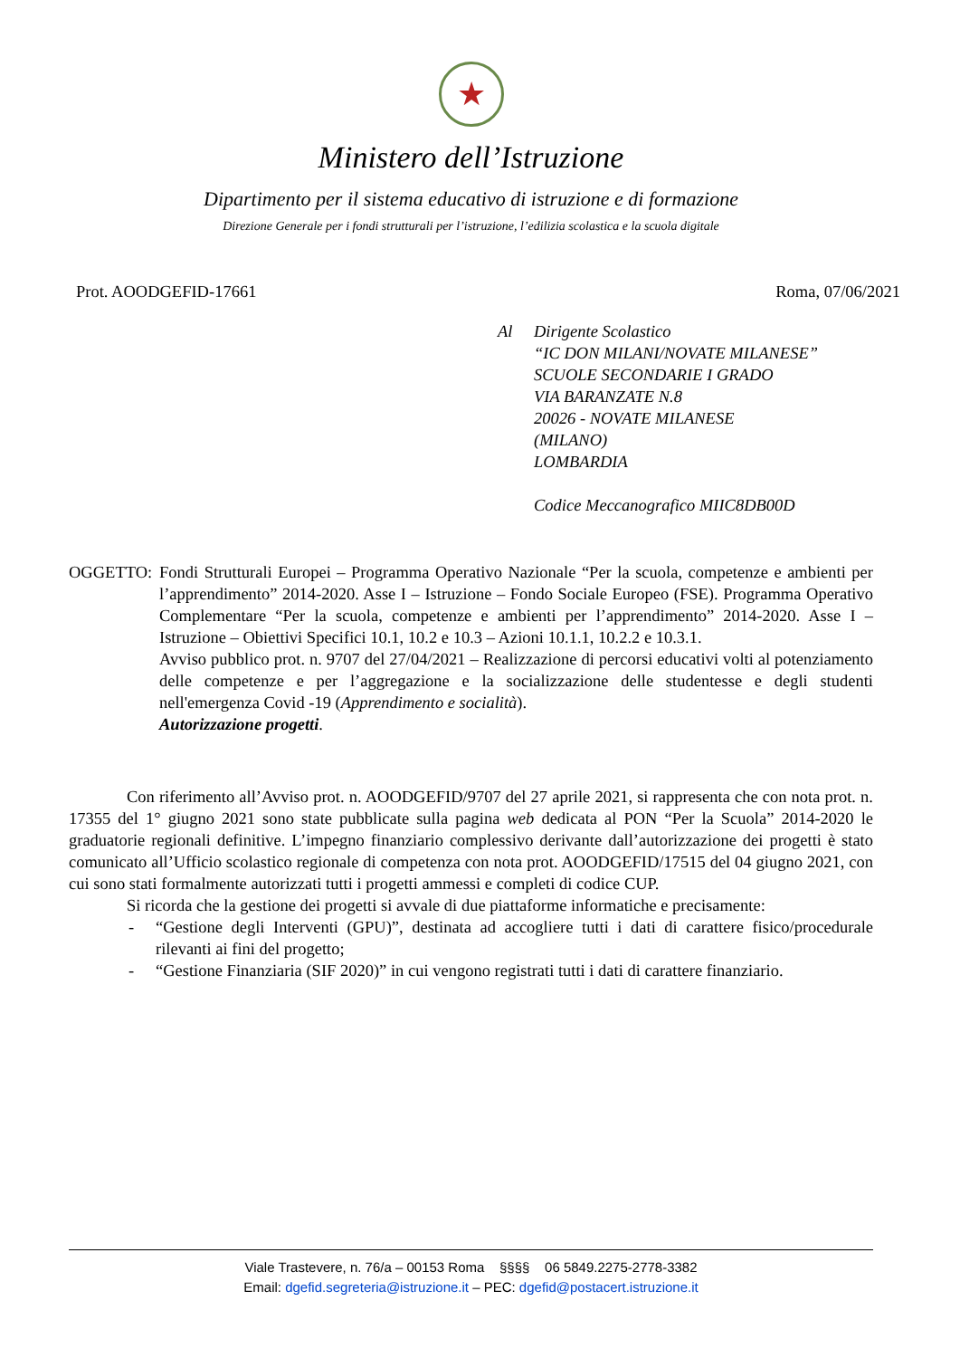★
Ministero dell’Istruzione
Dipartimento per il sistema educativo di istruzione e di formazione
Direzione Generale per i fondi strutturali per l’istruzione, l’edilizia scolastica e la scuola digitale
Prot. AOODGEFID-17661 Roma, 07/06/2021
Al Dirigente Scolastico
“IC DON MILANI/NOVATE MILANESE”
SCUOLE SECONDARIE I GRADO
VIA BARANZATE N.8
20026 - NOVATE MILANESE
(MILANO)
LOMBARDIA
Codice Meccanografico MIIC8DB00D
OGGETTO: Fondi Strutturali Europei – Programma Operativo Nazionale “Per la scuola, competenze e ambienti per l’apprendimento” 2014-2020. Asse I – Istruzione – Fondo Sociale Europeo (FSE). Programma Operativo Complementare “Per la scuola, competenze e ambienti per l’apprendimento” 2014-2020. Asse I – Istruzione – Obiettivi Specifici 10.1, 10.2 e 10.3 – Azioni 10.1.1, 10.2.2 e 10.3.1.
Avviso pubblico prot. n. 9707 del 27/04/2021 – Realizzazione di percorsi educativi volti al potenziamento delle competenze e per l’aggregazione e la socializzazione delle studentesse e degli studenti nell'emergenza Covid -19 (Apprendimento e socialità).
Autorizzazione progetti.
Con riferimento all’Avviso prot. n. AOODGEFID/9707 del 27 aprile 2021, si rappresenta che con nota prot. n. 17355 del 1° giugno 2021 sono state pubblicate sulla pagina web dedicata al PON “Per la Scuola” 2014-2020 le graduatorie regionali definitive. L’impegno finanziario complessivo derivante dall’autorizzazione dei progetti è stato comunicato all’Ufficio scolastico regionale di competenza con nota prot. AOODGEFID/17515 del 04 giugno 2021, con cui sono stati formalmente autorizzati tutti i progetti ammessi e completi di codice CUP.
Si ricorda che la gestione dei progetti si avvale di due piattaforme informatiche e precisamente:
- “Gestione degli Interventi (GPU)”, destinata ad accogliere tutti i dati di carattere fisico/procedurale rilevanti ai fini del progetto;
- “Gestione Finanziaria (SIF 2020)” in cui vengono registrati tutti i dati di carattere finanziario.
Viale Trastevere, n. 76/a – 00153 Roma §§§§ 06 5849.2275-2778-3382
Email: dgefid.segreteria@istruzione.it – PEC: dgefid@postacert.istruzione.it